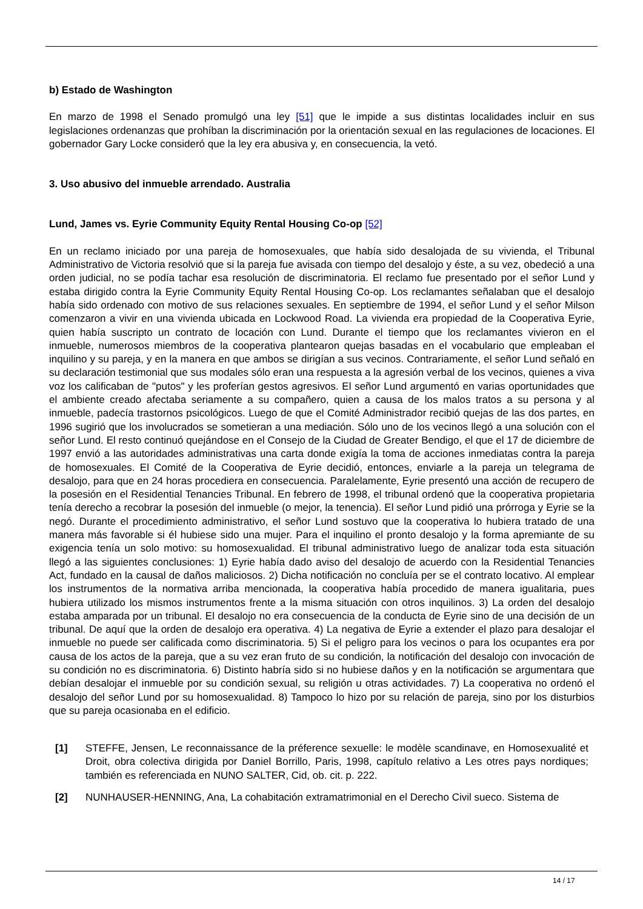b) Estado de Washington
En marzo de 1998 el Senado promulgó una ley [51] que le impide a sus distintas localidades incluir en sus legislaciones ordenanzas que prohíban la discriminación por la orientación sexual en las regulaciones de locaciones. El gobernador Gary Locke consideró que la ley era abusiva y, en consecuencia, la vetó.
3. Uso abusivo del inmueble arrendado. Australia
Lund, James vs. Eyrie Community Equity Rental Housing Co-op [52]
En un reclamo iniciado por una pareja de homosexuales, que había sido desalojada de su vivienda, el Tribunal Administrativo de Victoria resolvió que si la pareja fue avisada con tiempo del desalojo y éste, a su vez, obedeció a una orden judicial, no se podía tachar esa resolución de discriminatoria. El reclamo fue presentado por el señor Lund y estaba dirigido contra la Eyrie Community Equity Rental Housing Co-op. Los reclamantes señalaban que el desalojo había sido ordenado con motivo de sus relaciones sexuales. En septiembre de 1994, el señor Lund y el señor Milson comenzaron a vivir en una vivienda ubicada en Lockwood Road. La vivienda era propiedad de la Cooperativa Eyrie, quien había suscripto un contrato de locación con Lund. Durante el tiempo que los reclamantes vivieron en el inmueble, numerosos miembros de la cooperativa plantearon quejas basadas en el vocabulario que empleaban el inquilino y su pareja, y en la manera en que ambos se dirigían a sus vecinos. Contrariamente, el señor Lund señaló en su declaración testimonial que sus modales sólo eran una respuesta a la agresión verbal de los vecinos, quienes a viva voz los calificaban de "putos" y les proferían gestos agresivos. El señor Lund argumentó en varias oportunidades que el ambiente creado afectaba seriamente a su compañero, quien a causa de los malos tratos a su persona y al inmueble, padecía trastornos psicológicos. Luego de que el Comité Administrador recibió quejas de las dos partes, en 1996 sugirió que los involucrados se sometieran a una mediación. Sólo uno de los vecinos llegó a una solución con el señor Lund. El resto continuó quejándose en el Consejo de la Ciudad de Greater Bendigo, el que el 17 de diciembre de 1997 envió a las autoridades administrativas una carta donde exigía la toma de acciones inmediatas contra la pareja de homosexuales. El Comité de la Cooperativa de Eyrie decidió, entonces, enviarle a la pareja un telegrama de desalojo, para que en 24 horas procediera en consecuencia. Paralelamente, Eyrie presentó una acción de recupero de la posesión en el Residential Tenancies Tribunal. En febrero de 1998, el tribunal ordenó que la cooperativa propietaria tenía derecho a recobrar la posesión del inmueble (o mejor, la tenencia). El señor Lund pidió una prórroga y Eyrie se la negó. Durante el procedimiento administrativo, el señor Lund sostuvo que la cooperativa lo hubiera tratado de una manera más favorable si él hubiese sido una mujer. Para el inquilino el pronto desalojo y la forma apremiante de su exigencia tenía un solo motivo: su homosexualidad. El tribunal administrativo luego de analizar toda esta situación llegó a las siguientes conclusiones: 1) Eyrie había dado aviso del desalojo de acuerdo con la Residential Tenancies Act, fundado en la causal de daños maliciosos. 2) Dicha notificación no concluía per se el contrato locativo. Al emplear los instrumentos de la normativa arriba mencionada, la cooperativa había procedido de manera igualitaria, pues hubiera utilizado los mismos instrumentos frente a la misma situación con otros inquilinos. 3) La orden del desalojo estaba amparada por un tribunal. El desalojo no era consecuencia de la conducta de Eyrie sino de una decisión de un tribunal. De aquí que la orden de desalojo era operativa. 4) La negativa de Eyrie a extender el plazo para desalojar el inmueble no puede ser calificada como discriminatoria. 5) Si el peligro para los vecinos o para los ocupantes era por causa de los actos de la pareja, que a su vez eran fruto de su condición, la notificación del desalojo con invocación de su condición no es discriminatoria. 6) Distinto habría sido si no hubiese daños y en la notificación se argumentara que debían desalojar el inmueble por su condición sexual, su religión u otras actividades. 7) La cooperativa no ordenó el desalojo del señor Lund por su homosexualidad. 8) Tampoco lo hizo por su relación de pareja, sino por los disturbios que su pareja ocasionaba en el edificio.
[1] STEFFE, Jensen, Le reconnaissance de la préference sexuelle: le modèle scandinave, en Homosexualité et Droit, obra colectiva dirigida por Daniel Borrillo, Paris, 1998, capítulo relativo a Les otres pays nordiques; también es referenciada en NUNO SALTER, Cid, ob. cit. p. 222.
[2] NUNHAUSER-HENNING, Ana, La cohabitación extramatrimonial en el Derecho Civil sueco. Sistema de
14 / 17